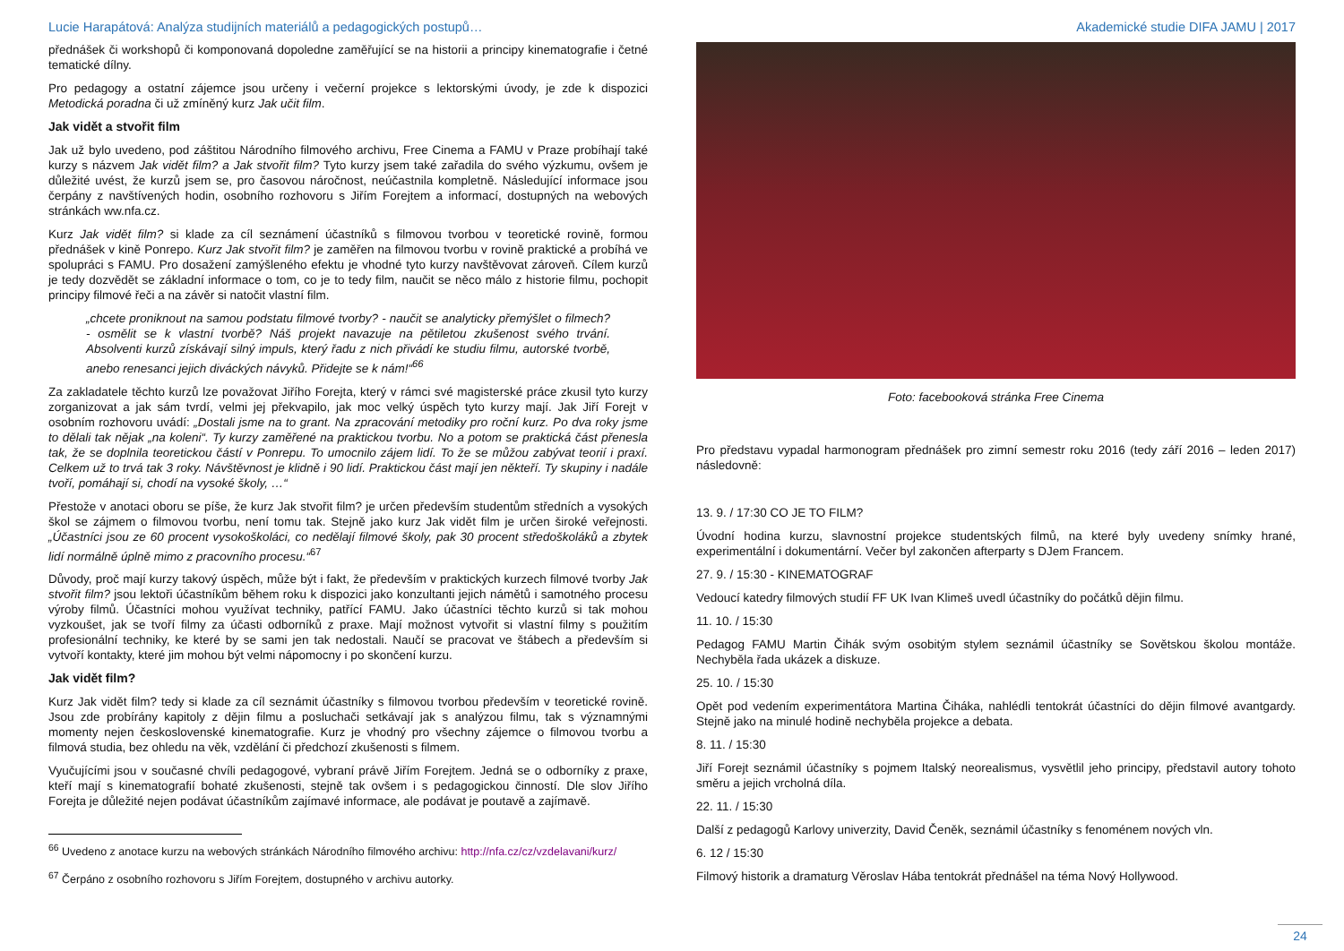Lucie Harapátová: Analýza studijních materiálů a pedagogických postupů… Akademické studie DIFA JAMU | 2017
přednášek či workshopů či komponovaná dopoledne zaměřující se na historii a principy kinematografie i četné tematické dílny.
Pro pedagogy a ostatní zájemce jsou určeny i večerní projekce s lektorskými úvody, je zde k dispozici Metodická poradna či už zmíněný kurz Jak učit film.
Jak vidět a stvořit film
Jak už bylo uvedeno, pod záštitou Národního filmového archivu, Free Cinema a FAMU v Praze probíhají také kurzy s názvem Jak vidět film? a Jak stvořit film? Tyto kurzy jsem také zařadila do svého výzkumu, ovšem je důležité uvést, že kurzů jsem se, pro časovou náročnost, neúčastnila kompletně. Následující informace jsou čerpány z navštívených hodin, osobního rozhovoru s Jiřím Forejtem a informací, dostupných na webových stránkách ww.nfa.cz.
Kurz Jak vidět film? si klade za cíl seznámení účastníků s filmovou tvorbou v teoretické rovině, formou přednášek v kině Ponrepo. Kurz Jak stvořit film? je zaměřen na filmovou tvorbu v rovině praktické a probíhá ve spolupráci s FAMU. Pro dosažení zamýšleného efektu je vhodné tyto kurzy navštěvovat zároveň. Cílem kurzů je tedy dozvědět se základní informace o tom, co je to tedy film, naučit se něco málo z historie filmu, pochopit principy filmové řeči a na závěr si natočit vlastní film.
„chcete proniknout na samou podstatu filmové tvorby? - naučit se analyticky přemýšlet o filmech? - osmělit se k vlastní tvorbě? Náš projekt navazuje na pětiletou zkušenost svého trvání. Absolventi kurzů získávají silný impuls, který řadu z nich přivádí ke studiu filmu, autorské tvorbě, anebo renesanci jejich diváckých návyků. Přidejte se k nám!“<sup>66</sup>
Za zakladatele těchto kurzů lze považovat Jiřího Forejta, který v rámci své magisterské práce zkusil tyto kurzy zorganizovat a jak sám tvrdí, velmi jej překvapilo, jak moc velký úspěch tyto kurzy mají. Jak Jiří Forejt v osobním rozhovoru uvádí: „Dostali jsme na to grant. Na zpracování metodiky pro roční kurz. Po dva roky jsme to dělali tak nějak „na koleni“. Ty kurzy zaměřené na praktickou tvorbu. No a potom se praktická část přenesla tak, že se doplnila teoretickou částí v Ponrepu. To umocnilo zájem lidí. To že se můžou zabývat teorií i praxí. Celkem už to trvá tak 3 roky. Návštěvnost je klidně i 90 lidí. Praktickou část mají jen někteří. Ty skupiny i nadále tvoří, pomáhají si, chodí na vysoké školy, …“
Přestože v anotaci oboru se píše, že kurz Jak stvořit film? je určen především studentům středních a vysokých škol se zájmem o filmovou tvorbu, není tomu tak. Stejně jako kurz Jak vidět film je určen široké veřejnosti. „Účastníci jsou ze 60 procent vysokoškoláci, co nedělají filmové školy, pak 30 procent středoškoláků a zbytek lidí normálně úplně mimo z pracovního procesu.“<sup>67</sup>
Důvody, proč mají kurzy takový úspěch, může být i fakt, že především v praktických kurzech filmové tvorby Jak stvořit film? jsou lektoři účastníkům během roku k dispozici jako konzultanti jejich námětů i samotného procesu výroby filmů. Účastníci mohou využívat techniky, patřící FAMU. Jako účastníci těchto kurzů si tak mohou vyzkoušet, jak se tvoří filmy za účasti odborníků z praxe. Mají možnost vytvořit si vlastní filmy s použitím profesionální techniky, ke které by se sami jen tak nedostali. Naučí se pracovat ve štábech a především si vytvoří kontakty, které jim mohou být velmi nápomocny i po skončení kurzu.
Jak vidět film?
Kurz Jak vidět film? tedy si klade za cíl seznámit účastníky s filmovou tvorbou především v teoretické rovině. Jsou zde probírány kapitoly z dějin filmu a posluchači setkávají jak s analýzou filmu, tak s významnými momenty nejen československé kinematografie. Kurz je vhodný pro všechny zájemce o filmovou tvorbu a filmová studia, bez ohledu na věk, vzdělání či předchozí zkušenosti s filmem.
Vyučujícími jsou v současné chvíli pedagogové, vybraní právě Jiřím Forejtem. Jedná se o odborníky z praxe, kteří mají s kinematografií bohaté zkušenosti, stejně tak ovšem i s pedagogickou činností. Dle slov Jiřího Forejta je důležité nejen podávat účastníkům zajímavé informace, ale podávat je poutavě a zajímavě.
<sup>66</sup> Uvedeno z anotace kurzu na webových stránkách Národního filmového archivu: http://nfa.cz/cz/vzdelavani/kurz/
<sup>67</sup> Čerpáno z osobního rozhovoru s Jiřím Forejtem, dostupného v archivu autorky.
Foto: facebooková stránka Free Cinema
Pro představu vypadal harmonogram přednášek pro zimní semestr roku 2016 (tedy září 2016 – leden 2017) následovně:
13. 9. / 17:30 CO JE TO FILM?
Úvodní hodina kurzu, slavnostní projekce studentských filmů, na které byly uvedeny snímky hrané, experimentální i dokumentární. Večer byl zakončen afterparty s DJem Francem.
27. 9. / 15:30 - KINEMATOGRAF
Vedoucí katedry filmových studií FF UK Ivan Klimeš uvedl účastníky do počátků dějin filmu.
11. 10. / 15:30
Pedagog FAMU Martin Čihák svým osobitým stylem seznámil účastníky se Sovětskou školou montáže. Nechyběla řada ukázek a diskuze.
25. 10. / 15:30
Opět pod vedením experimentátora Martina Čiháka, nahlédli tentokrát účastníci do dějin filmové avantgardy. Stejně jako na minulé hodině nechyběla projekce a debata.
8. 11. / 15:30
Jiří Forejt seznámil účastníky s pojmem Italský neorealismus, vysvětlil jeho principy, představil autory tohoto směru a jejich vrcholná díla.
22. 11. / 15:30
Další z pedagogů Karlovy univerzity, David Čeněk, seznámil účastníky s fenoménem nových vln.
6. 12 / 15:30
Filmový historik a dramaturg Věroslav Hába tentokrát přednášel na téma Nový Hollywood.
24